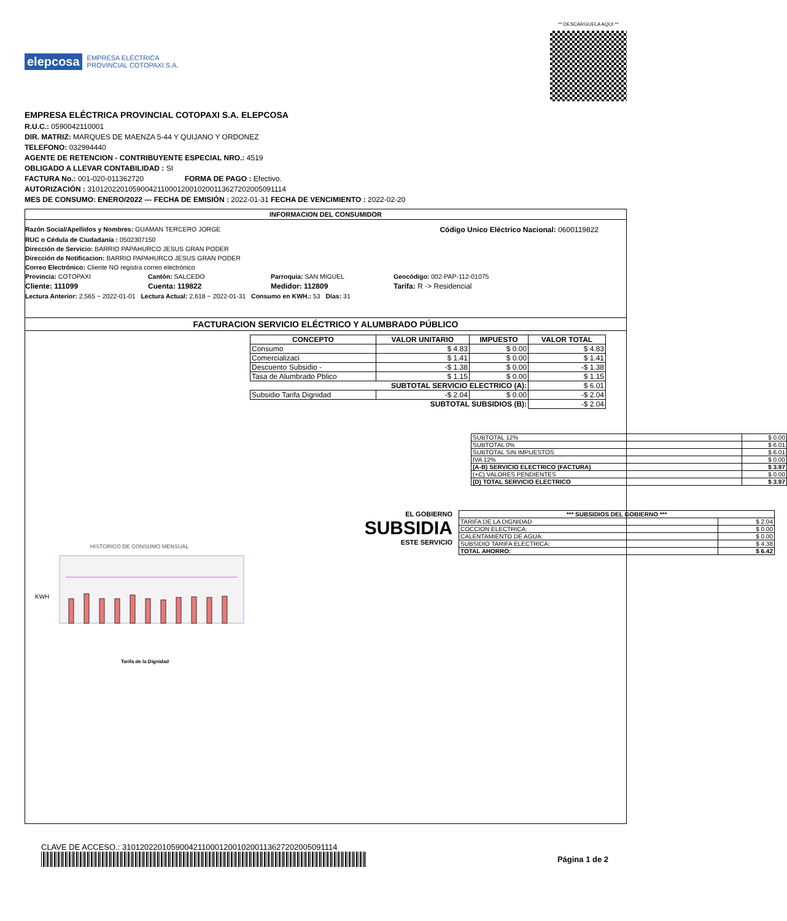elepcosa EMPRESA ELÉCTRICA
PROVINCIAL COTOPAXI S.A.
** DESCARGUELA AQUI **
EMPRESA ELÉCTRICA PROVINCIAL COTOPAXI S.A. ELEPCOSA
R.U.C.: 0590042110001
DIR. MATRIZ: MARQUES DE MAENZA 5-44 Y QUIJANO Y ORDONEZ
TELEFONO: 032994440
AGENTE DE RETENCION - CONTRIBUYENTE ESPECIAL NRO.: 4519
OBLIGADO A LLEVAR CONTABILIDAD : SI
FACTURA No.: 001-020-011362720 FORMA DE PAGO : Efectivo.
AUTORIZACIÓN : 3101202201059004211000120010200113627202005091114
MES DE CONSUMO: ENERO/2022 --- FECHA DE EMISIÓN : 2022-01-31 FECHA DE VENCIMIENTO : 2022-02-20
INFORMACION DEL CONSUMIDOR
Razón Social/Apellidos y Nombres: GUAMAN TERCERO JORGE Código Unico Eléctrico Nacional: 0600119822
RUC o Cédula de Ciudadanía : 0502307150
Dirección de Servicio: BARRIO PAPAHURCO JESUS GRAN PODER
Dirección de Notificacion: BARRIO PAPAHURCO JESUS GRAN PODER
Correo Electrónico: Cliente NO registra correo electrónico
Provincia: COTOPAXI Cantón: SALCEDO Parroquia: SAN MIGUEL Geocódigo: 002-PAP-112-01075
Cliente: 111099 Cuenta: 119822 Medidor: 112809 Tarifa: R -> Residencial
Lectura Anterior: 2,565 ~ 2022-01-01 Lectura Actual: 2,618 ~ 2022-01-31 Consumo en KWH.: 53 Días: 31
FACTURACION SERVICIO ELÉCTRICO Y ALUMBRADO PÚBLICO
HISTORICO DE CONSUMO MENSUAL
KWH
Tarifa de la Dignidad
| CONCEPTO | VALOR UNITARIO | IMPUESTO | VALOR TOTAL |
| --- | --- | --- | --- |
| Consumo | $ 4.83 | $ 0.00 | $ 4.83 |
| Comercializaci | $ 1.41 | $ 0.00 | $ 1.41 |
| Descuento Subsidio - | -$ 1.38 | $ 0.00 | -$ 1.38 |
| Tasa de Alumbrado Pblico | $ 1.15 | $ 0.00 | $ 1.15 |
| SUBTOTAL SERVICIO ELECTRICO (A): | | | $ 6.01 |
| Subsidio Tarifa Dignidad | -$ 2.04 | $ 0.00 | -$ 2.04 |
| SUBTOTAL SUBSIDIOS (B): | | | -$ 2.04 |
| SUBTOTAL 12% | $ 0.00 |
| SUBTOTAL 0% | $ 6.01 |
| SUBTOTAL SIN IMPUESTOS | $ 6.01 |
| IVA 12% | $ 0.00 |
| (A-B) SERVICIO ELECTRICO (FACTURA) | $ 3.97 |
| (+C) VALORES PENDIENTES | $ 0.00 |
| (D) TOTAL SERVICIO ELECTRICO | $ 3.97 |
EL GOBIERNO
SUBSIDIA
ESTE SERVICIO
| *** SUBSIDIOS DEL GOBIERNO *** | |
| --- | --- |
| TARIFA DE LA DIGNIDAD | $ 2.04 |
| COCCION ELECTRICA: | $ 0.00 |
| CALENTAMIENTO DE AGUA: | $ 0.00 |
| SUBSIDIO TARIFA ELECTRICA: | $ 4.38 |
| TOTAL AHORRO: | $ 6.42 |
CLAVE DE ACCESO.: 3101202201059004211000120010200113627202005091114
Página 1 de 2